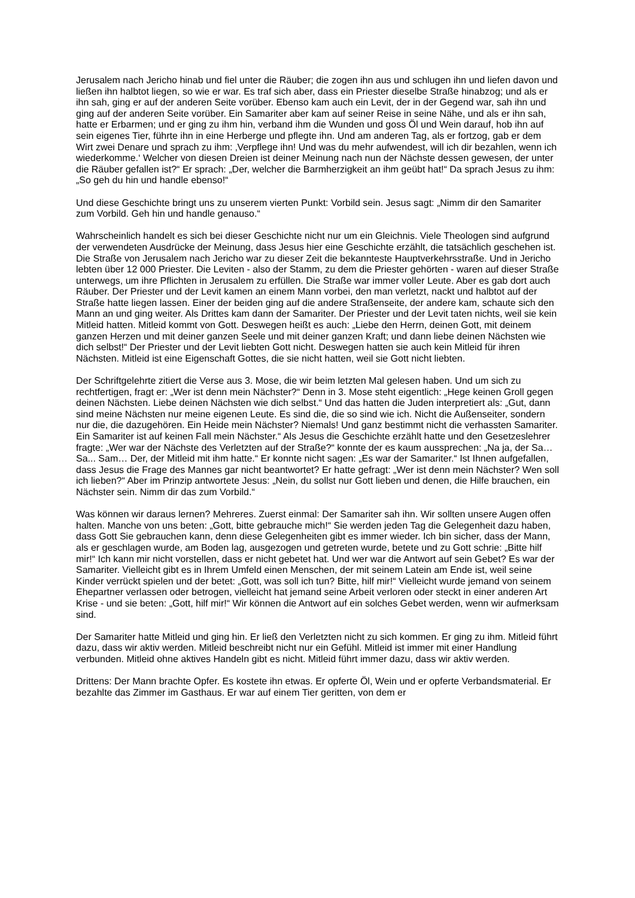Jerusalem nach Jericho hinab und fiel unter die Räuber; die zogen ihn aus und schlugen ihn und liefen davon und ließen ihn halbtot liegen, so wie er war. Es traf sich aber, dass ein Priester dieselbe Straße hinabzog; und als er ihn sah, ging er auf der anderen Seite vorüber. Ebenso kam auch ein Levit, der in der Gegend war, sah ihn und ging auf der anderen Seite vorüber. Ein Samariter aber kam auf seiner Reise in seine Nähe, und als er ihn sah, hatte er Erbarmen; und er ging zu ihm hin, verband ihm die Wunden und goss Öl und Wein darauf, hob ihn auf sein eigenes Tier, führte ihn in eine Herberge und pflegte ihn. Und am anderen Tag, als er fortzog, gab er dem Wirt zwei Denare und sprach zu ihm: ‚Verpflege ihn! Und was du mehr aufwendest, will ich dir bezahlen, wenn ich wiederkomme.‘ Welcher von diesen Dreien ist deiner Meinung nach nun der Nächste dessen gewesen, der unter die Räuber gefallen ist?“ Er sprach: „Der, welcher die Barmherzigkeit an ihm geübt hat!“ Da sprach Jesus zu ihm: „So geh du hin und handle ebenso!“
Und diese Geschichte bringt uns zu unserem vierten Punkt: Vorbild sein. Jesus sagt: „Nimm dir den Samariter zum Vorbild. Geh hin und handle genauso.“
Wahrscheinlich handelt es sich bei dieser Geschichte nicht nur um ein Gleichnis. Viele Theologen sind aufgrund der verwendeten Ausdrücke der Meinung, dass Jesus hier eine Geschichte erzählt, die tatsächlich geschehen ist. Die Straße von Jerusalem nach Jericho war zu dieser Zeit die bekannteste Hauptverkehrsstraße. Und in Jericho lebten über 12 000 Priester. Die Leviten - also der Stamm, zu dem die Priester gehörten - waren auf dieser Straße unterwegs, um ihre Pflichten in Jerusalem zu erfüllen. Die Straße war immer voller Leute. Aber es gab dort auch Räuber. Der Priester und der Levit kamen an einem Mann vorbei, den man verletzt, nackt und halbtot auf der Straße hatte liegen lassen. Einer der beiden ging auf die andere Straßenseite, der andere kam, schaute sich den Mann an und ging weiter. Als Drittes kam dann der Samariter. Der Priester und der Levit taten nichts, weil sie kein Mitleid hatten. Mitleid kommt von Gott. Deswegen heißt es auch: „Liebe den Herrn, deinen Gott, mit deinem ganzen Herzen und mit deiner ganzen Seele und mit deiner ganzen Kraft; und dann liebe deinen Nächsten wie dich selbst!“ Der Priester und der Levit liebten Gott nicht. Deswegen hatten sie auch kein Mitleid für ihren Nächsten. Mitleid ist eine Eigenschaft Gottes, die sie nicht hatten, weil sie Gott nicht liebten.
Der Schriftgelehrte zitiert die Verse aus 3. Mose, die wir beim letzten Mal gelesen haben. Und um sich zu rechtfertigen, fragt er: „Wer ist denn mein Nächster?“ Denn in 3. Mose steht eigentlich: „Hege keinen Groll gegen deinen Nächsten. Liebe deinen Nächsten wie dich selbst.“ Und das hatten die Juden interpretiert als: „Gut, dann sind meine Nächsten nur meine eigenen Leute. Es sind die, die so sind wie ich. Nicht die Außenseiter, sondern nur die, die dazugehören. Ein Heide mein Nächster? Niemals! Und ganz bestimmt nicht die verhassten Samariter. Ein Samariter ist auf keinen Fall mein Nächster.“ Als Jesus die Geschichte erzählt hatte und den Gesetzeslehrer fragte: „Wer war der Nächste des Verletzten auf der Straße?“ konnte der es kaum aussprechen: „Na ja, der Sa… Sa... Sam… Der, der Mitleid mit ihm hatte.“ Er konnte nicht sagen: „Es war der Samariter.“ Ist Ihnen aufgefallen, dass Jesus die Frage des Mannes gar nicht beantwortet? Er hatte gefragt: „Wer ist denn mein Nächster? Wen soll ich lieben?“ Aber im Prinzip antwortete Jesus: „Nein, du sollst nur Gott lieben und denen, die Hilfe brauchen, ein Nächster sein. Nimm dir das zum Vorbild.“
Was können wir daraus lernen? Mehreres. Zuerst einmal: Der Samariter sah ihn. Wir sollten unsere Augen offen halten. Manche von uns beten: „Gott, bitte gebrauche mich!“ Sie werden jeden Tag die Gelegenheit dazu haben, dass Gott Sie gebrauchen kann, denn diese Gelegenheiten gibt es immer wieder. Ich bin sicher, dass der Mann, als er geschlagen wurde, am Boden lag, ausgezogen und getreten wurde, betete und zu Gott schrie: „Bitte hilf mir!“ Ich kann mir nicht vorstellen, dass er nicht gebetet hat. Und wer war die Antwort auf sein Gebet? Es war der Samariter. Vielleicht gibt es in Ihrem Umfeld einen Menschen, der mit seinem Latein am Ende ist, weil seine Kinder verrückt spielen und der betet: „Gott, was soll ich tun? Bitte, hilf mir!“ Vielleicht wurde jemand von seinem Ehepartner verlassen oder betrogen, vielleicht hat jemand seine Arbeit verloren oder steckt in einer anderen Art Krise - und sie beten: „Gott, hilf mir!“ Wir können die Antwort auf ein solches Gebet werden, wenn wir aufmerksam sind.
Der Samariter hatte Mitleid und ging hin. Er ließ den Verletzten nicht zu sich kommen. Er ging zu ihm. Mitleid führt dazu, dass wir aktiv werden. Mitleid beschreibt nicht nur ein Gefühl. Mitleid ist immer mit einer Handlung verbunden. Mitleid ohne aktives Handeln gibt es nicht. Mitleid führt immer dazu, dass wir aktiv werden.
Drittens: Der Mann brachte Opfer. Es kostete ihn etwas. Er opferte Öl, Wein und er opferte Verbandsmaterial. Er bezahlte das Zimmer im Gasthaus. Er war auf einem Tier geritten, von dem er